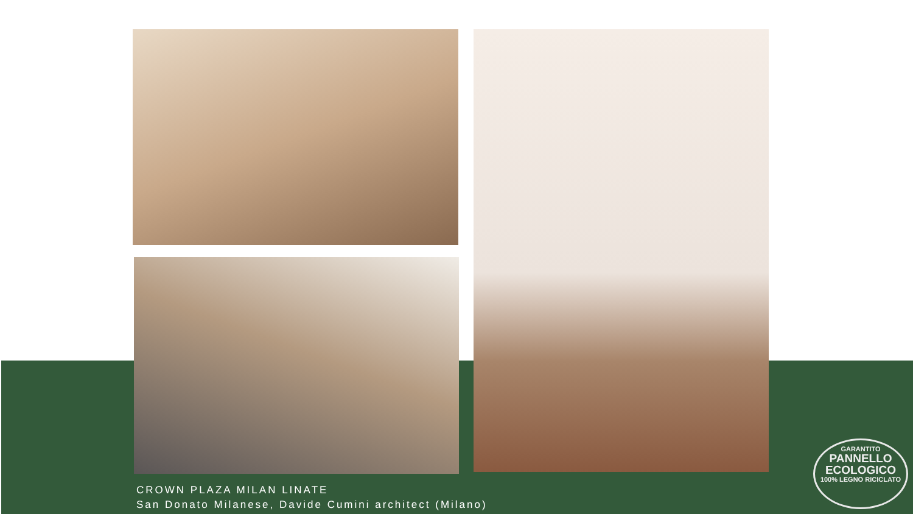CROWN PLAZA MILAN LINATE
San Donato Milanese, Davide Cumini architect (Milano)
GARANTITO
PANNELLO
ECOLOGICO
100% LEGNO RICICLATO